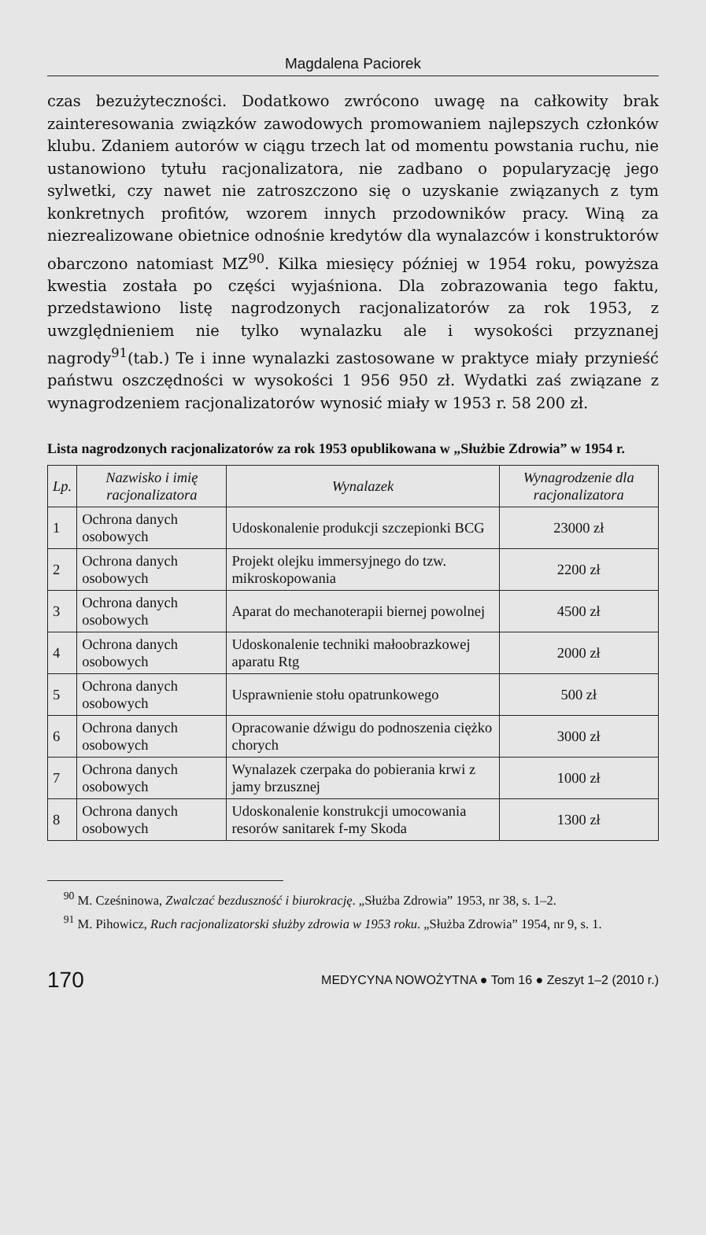Magdalena Paciorek
czas bezużyteczności. Dodatkowo zwrócono uwagę na całkowity brak zainteresowania związków zawodowych promowaniem najlepszych członków klubu. Zdaniem autorów w ciągu trzech lat od momentu powstania ruchu, nie ustanowiono tytułu racjonalizatora, nie zadbano o popularyzację jego sylwetki, czy nawet nie zatroszczono się o uzyskanie związanych z tym konkretnych profitów, wzorem innych przodowników pracy. Winą za niezrealizowane obietnice odnośnie kredytów dla wynalazców i konstruktorów obarczono natomiast MZ<sup>90</sup>. Kilka miesięcy później w 1954 roku, powyższa kwestia została po części wyjaśniona. Dla zobrazowania tego faktu, przedstawiono listę nagrodzonych racjonalizatorów za rok 1953, z uwzględnieniem nie tylko wynalazku ale i wysokości przyznanej nagrody<sup>91</sup>(tab.) Te i inne wynalazki zastosowane w praktyce miały przynieść państwu oszczędności w wysokości 1 956 950 zł. Wydatki zaś związane z wynagrodzeniem racjonalizatorów wynosić miały w 1953 r. 58 200 zł.
Lista nagrodzonych racjonalizatorów za rok 1953 opublikowana w „Służbie Zdrowia” w 1954 r.
| Lp. | Nazwisko i imię racjonalizatora | Wynalazek | Wynagrodzenie dla racjonalizatora |
| --- | --- | --- | --- |
| 1 | Ochrona danych osobowych | Udoskonalenie produkcji szczepionki BCG | 23000 zł |
| 2 | Ochrona danych osobowych | Projekt olejku immersyjnego do tzw. mikroskopowania | 2200 zł |
| 3 | Ochrona danych osobowych | Aparat do mechanoterapii biernej powolnej | 4500 zł |
| 4 | Ochrona danych osobowych | Udoskonalenie techniki małoobrazkowej aparatu Rtg | 2000 zł |
| 5 | Ochrona danych osobowych | Usprawnienie stołu opatrunkowego | 500 zł |
| 6 | Ochrona danych osobowych | Opracowanie dźwigu do podnoszenia ciężko chorych | 3000 zł |
| 7 | Ochrona danych osobowych | Wynalazek czerpaka do pobierania krwi z jamy brzusznej | 1000 zł |
| 8 | Ochrona danych osobowych | Udoskonalenie konstrukcji umocowania resorów sanitarek f-my Skoda | 1300 zł |
<sup>90</sup> M. Cześninowa, Zwalczać bezduszność i biurokrację. „Służba Zdrowia” 1953, nr 38, s. 1–2.
<sup>91</sup> M. Pihowicz, Ruch racjonalizatorski służby zdrowia w 1953 roku. „Służba Zdrowia” 1954, nr 9, s. 1.
170 MEDYCYNA NOWOŻYTNA ● Tom 16 ● Zeszyt 1–2 (2010 r.)